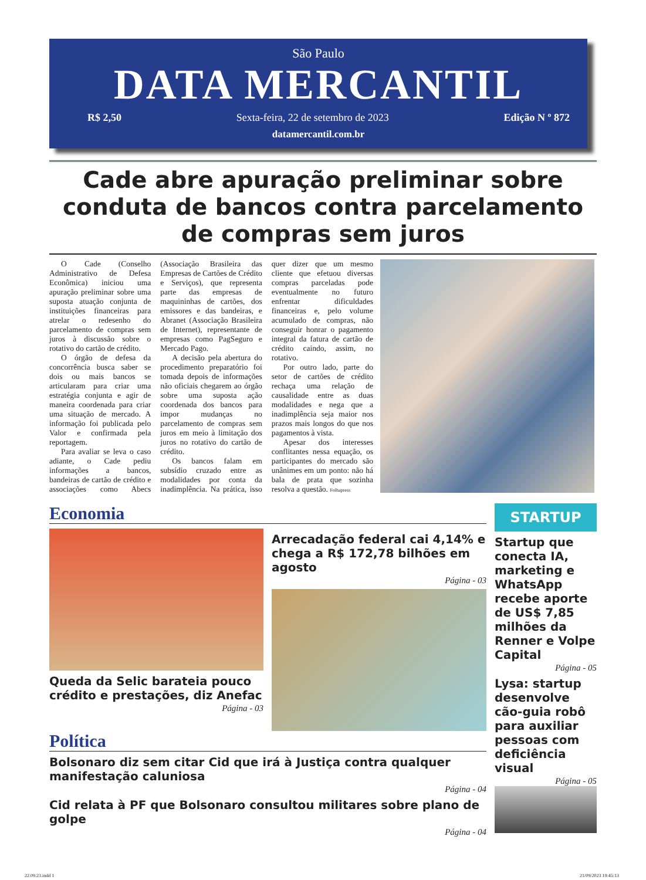São Paulo
DATA MERCANTIL
R$ 2,50 Sexta-feira, 22 de setembro de 2023 Edição N º 872
datamercantil.com.br
Cade abre apuração preliminar sobre conduta de bancos contra parcelamento de compras sem juros
O Cade (Conselho Administrativo de Defesa Econômica) iniciou uma apuração preliminar sobre uma suposta atuação conjunta de instituições financeiras para atrelar o redesenho do parcelamento de compras sem juros à discussão sobre o rotativo do cartão de crédito.
O órgão de defesa da concorrência busca saber se dois ou mais bancos se articularam para criar uma estratégia conjunta e agir de maneira coordenada para criar uma situação de mercado. A informação foi publicada pelo Valor e confirmada pela reportagem.
Para avaliar se leva o caso adiante, o Cade pediu informações a bancos, bandeiras de cartão de crédito e associações como Abecs (Associação Brasileira das Empresas de Cartões de Crédito e Serviços), que representa parte das empresas de maquininhas de cartões, dos emissores e das bandeiras, e Abranet (Associação Brasileira de Internet), representante de empresas como PagSeguro e Mercado Pago.
A decisão pela abertura do procedimento preparatório foi tomada depois de informações não oficiais chegarem ao órgão sobre uma suposta ação coordenada dos bancos para impor mudanças no parcelamento de compras sem juros em meio à limitação dos juros no rotativo do cartão de crédito.
Os bancos falam em subsídio cruzado entre as modalidades por conta da inadimplência. Na prática, isso quer dizer que um mesmo cliente que efetuou diversas compras parceladas pode eventualmente no futuro enfrentar dificuldades financeiras e, pelo volume acumulado de compras, não conseguir honrar o pagamento integral da fatura de cartão de crédito caindo, assim, no rotativo.
Por outro lado, parte do setor de cartões de crédito rechaça uma relação de causalidade entre as duas modalidades e nega que a inadimplência seja maior nos prazos mais longos do que nos pagamentos à vista.
Apesar dos interesses conflitantes nessa equação, os participantes do mercado são unânimes em um ponto: não há bala de prata que sozinha resolva a questão. Folhapress
Economia
Queda da Selic barateia pouco crédito e prestações, diz Anefac
Página - 03
Arrecadação federal cai 4,14% e chega a R$ 172,78 bilhões em agosto
Página - 03
Política
Bolsonaro diz sem citar Cid que irá à Justiça contra qualquer manifestação caluniosa
Página - 04
Cid relata à PF que Bolsonaro consultou militares sobre plano de golpe
Página - 04
STARTUP
Startup que conecta IA, marketing e WhatsApp recebe aporte de US$ 7,85 milhões da Renner e Volpe Capital
Página - 05
Lysa: startup desenvolve cão-guia robô para auxiliar pessoas com deficiência visual
Página - 05
22.09.23.indd 1 21/09/2023 19:45:13